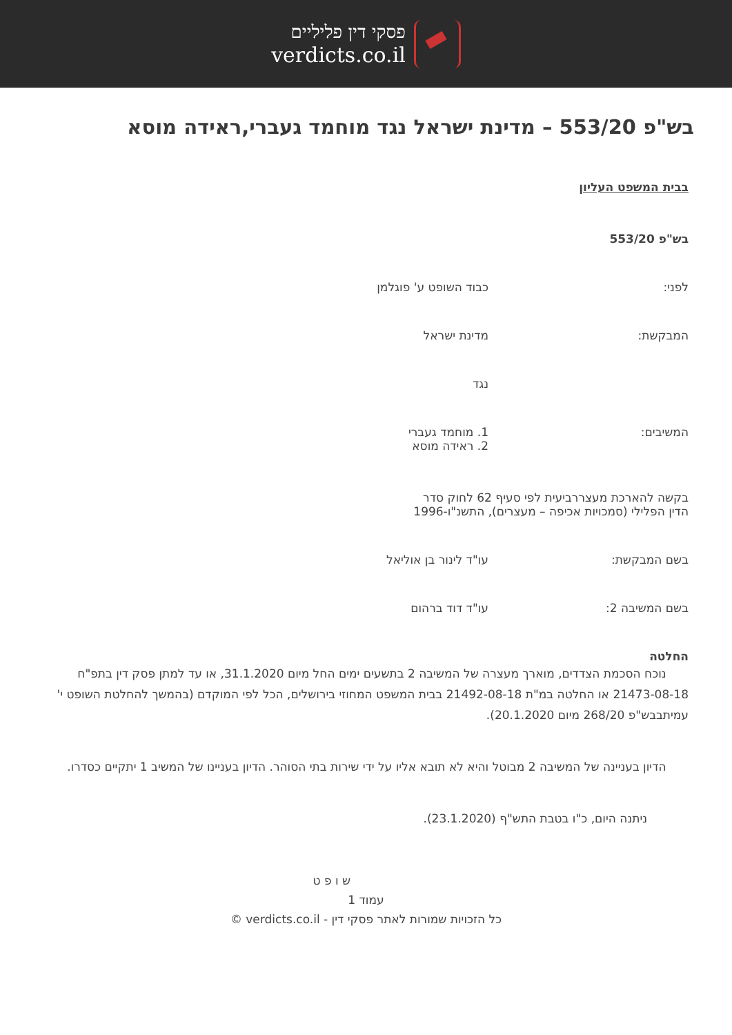פסקי דין פליליים
verdicts.co.il
בש"פ 553/20 – מדינת ישראל נגד מוחמד געברי,ראידה מוסא
בבית המשפט העליון
בש"פ 553/20
לפני: כבוד השופט ע' פוגלמן
המבקשת: מדינת ישראל
נגד
המשיבים: 1. מוחמד געברי
2. ראידה מוסא
בקשה להארכת מעצררביעית לפי סעיף 62 לחוק סדר הדין הפלילי (סמכויות אכיפה – מעצרים), התשנ"ו-1996
בשם המבקשת: עו"ד לינור בן אוליאל
בשם המשיבה 2: עו"ד דוד ברהום
החלטה
נוכח הסכמת הצדדים, מוארך מעצרה של המשיבה 2 בתשעים ימים החל מיום 31.1.2020, או עד למתן פסק דין בתפ"ח 21473-08-18 או החלטה במ"ת 21492-08-18 בבית המשפט המחוזי בירושלים, הכל לפי המוקדם (בהמשך להחלטת השופט י' עמיתבבש"פ 268/20 מיום 20.1.2020).
הדיון בעניינה של המשיבה 2 מבוטל והיא לא תובא אליו על ידי שירות בתי הסוהר. הדיון בעניינו של המשיב 1 יתקיים כסדרו.
ניתנה היום, כ"ו בטבת התש"ף (23.1.2020).
ש ו פ ט
עמוד 1
כל הזכויות שמורות לאתר פסקי דין - verdicts.co.il ©